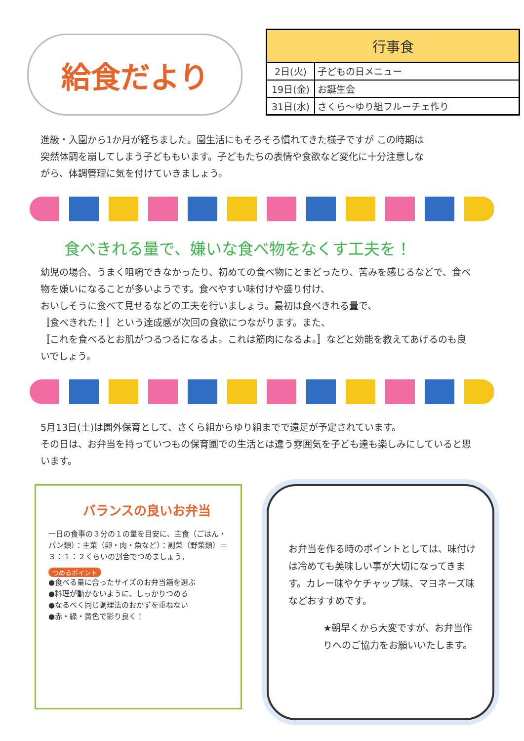給食だより
| 行事食 | |
| --- | --- |
| 2日(火) | 子どもの日メニュー |
| 19日(金) | お誕生会 |
| 31日(水) | さくら～ゆり組フルーチェ作り |
進級・入園から1か月が経ちました。園生活にもそろそろ慣れてきた様子ですが この時期は突然体調を崩してしまう子どももいます。子どもたちの表情や食欲など変化に十分注意しながら、体調管理に気を付けていきましょう。
食べきれる量で、嫌いな食べ物をなくす工夫を！
幼児の場合、うまく咀嚼できなかったり、初めての食べ物にとまどったり、苦みを感じるなどで、食べ物を嫌いになることが多いようです。食べやすい味付けや盛り付け、
おいしそうに食べて見せるなどの工夫を行いましょう。最初は食べきれる量で、
〚食べきれた！〛という達成感が次回の食欲につながります。また、
〚これを食べるとお肌がつるつるになるよ。これは筋肉になるよ。〛などと効能を教えてあげるのも良いでしょう。
5月13日(土)は園外保育として、さくら組からゆり組までで遠足が予定されています。
その日は、お弁当を持っていつもの保育園での生活とは違う雰囲気を子ども達も楽しみにしていると思います。
バランスの良いお弁当
一日の食事の３分の１の量を目安に、主食（ごはん・パン類）：主菜（卵・肉・魚など）：副菜（野菜類）＝３：１：２くらいの割合でつめましょう。
つめるポイント
●食べる量に合ったサイズのお弁当箱を選ぶ
●料理が動かないように、しっかりつめる
●なるべく同じ調理法のおかずを重ねない
●赤・緑・黄色で彩り良く！
お弁当を作る時のポイントとしては、味付けは冷めても美味しい事が大切になってきます。カレー味やケチャップ味、マヨネーズ味などおすすめです。
★朝早くから大変ですが、お弁当作りへのご協力をお願いいたします。